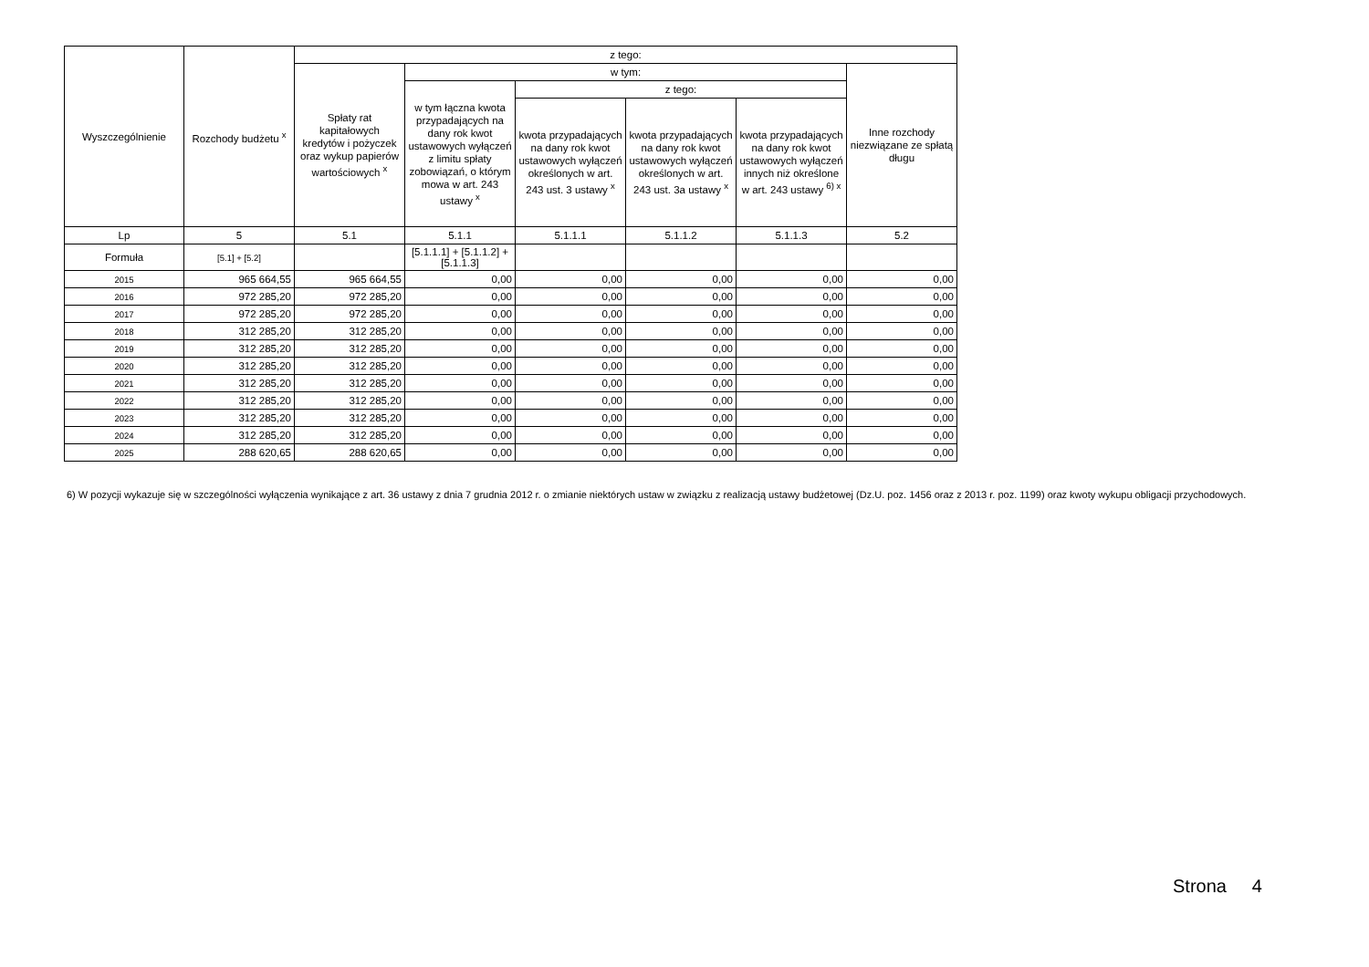| Wyszczególnienie | Rozchody budżetu <sup>x</sup> | z tego: | | | | | |
| --- | --- | --- | --- | --- | --- | --- | --- |
| | | Spłaty rat kapitałowych kredytów i pożyczek oraz wykup papierów wartościowych <sup>x</sup> | w tym: | | | | Inne rozchody niezwiązane ze spłatą długu |
| | | | w tym łączna kwota przypadających na dany rok kwot ustawowych wyłączeń z limitu spłaty zobowiązań, o którym mowa w art. 243 ustawy <sup>x</sup> | z tego: | | | |
| | | | | kwota przypadających na dany rok kwot ustawowych wyłączeń określonych w art. 243 ust. 3 ustawy <sup>x</sup> | kwota przypadających na dany rok kwot ustawowych wyłączeń określonych w art. 243 ust. 3a ustawy <sup>x</sup> | kwota przypadających na dany rok kwot ustawowych wyłączeń innych niż określone w art. 243 ustawy <sup>6) x</sup> | |
| Lp | 5 | 5.1 | 5.1.1 | 5.1.1.1 | 5.1.1.2 | 5.1.1.3 | 5.2 |
| Formuła | [5.1] + [5.2] | | [5.1.1.1] + [5.1.1.2] + [5.1.1.3] | | | | |
| 2015 | 965 664,55 | 965 664,55 | 0,00 | 0,00 | 0,00 | 0,00 | 0,00 |
| 2016 | 972 285,20 | 972 285,20 | 0,00 | 0,00 | 0,00 | 0,00 | 0,00 |
| 2017 | 972 285,20 | 972 285,20 | 0,00 | 0,00 | 0,00 | 0,00 | 0,00 |
| 2018 | 312 285,20 | 312 285,20 | 0,00 | 0,00 | 0,00 | 0,00 | 0,00 |
| 2019 | 312 285,20 | 312 285,20 | 0,00 | 0,00 | 0,00 | 0,00 | 0,00 |
| 2020 | 312 285,20 | 312 285,20 | 0,00 | 0,00 | 0,00 | 0,00 | 0,00 |
| 2021 | 312 285,20 | 312 285,20 | 0,00 | 0,00 | 0,00 | 0,00 | 0,00 |
| 2022 | 312 285,20 | 312 285,20 | 0,00 | 0,00 | 0,00 | 0,00 | 0,00 |
| 2023 | 312 285,20 | 312 285,20 | 0,00 | 0,00 | 0,00 | 0,00 | 0,00 |
| 2024 | 312 285,20 | 312 285,20 | 0,00 | 0,00 | 0,00 | 0,00 | 0,00 |
| 2025 | 288 620,65 | 288 620,65 | 0,00 | 0,00 | 0,00 | 0,00 | 0,00 |
6) W pozycji wykazuje się w szczególności wyłączenia wynikające z art. 36 ustawy z dnia 7 grudnia 2012 r. o zmianie niektórych ustaw w związku z realizacją ustawy budżetowej (Dz.U. poz. 1456 oraz z 2013 r. poz. 1199) oraz kwoty wykupu obligacji przychodowych.
Strona 4